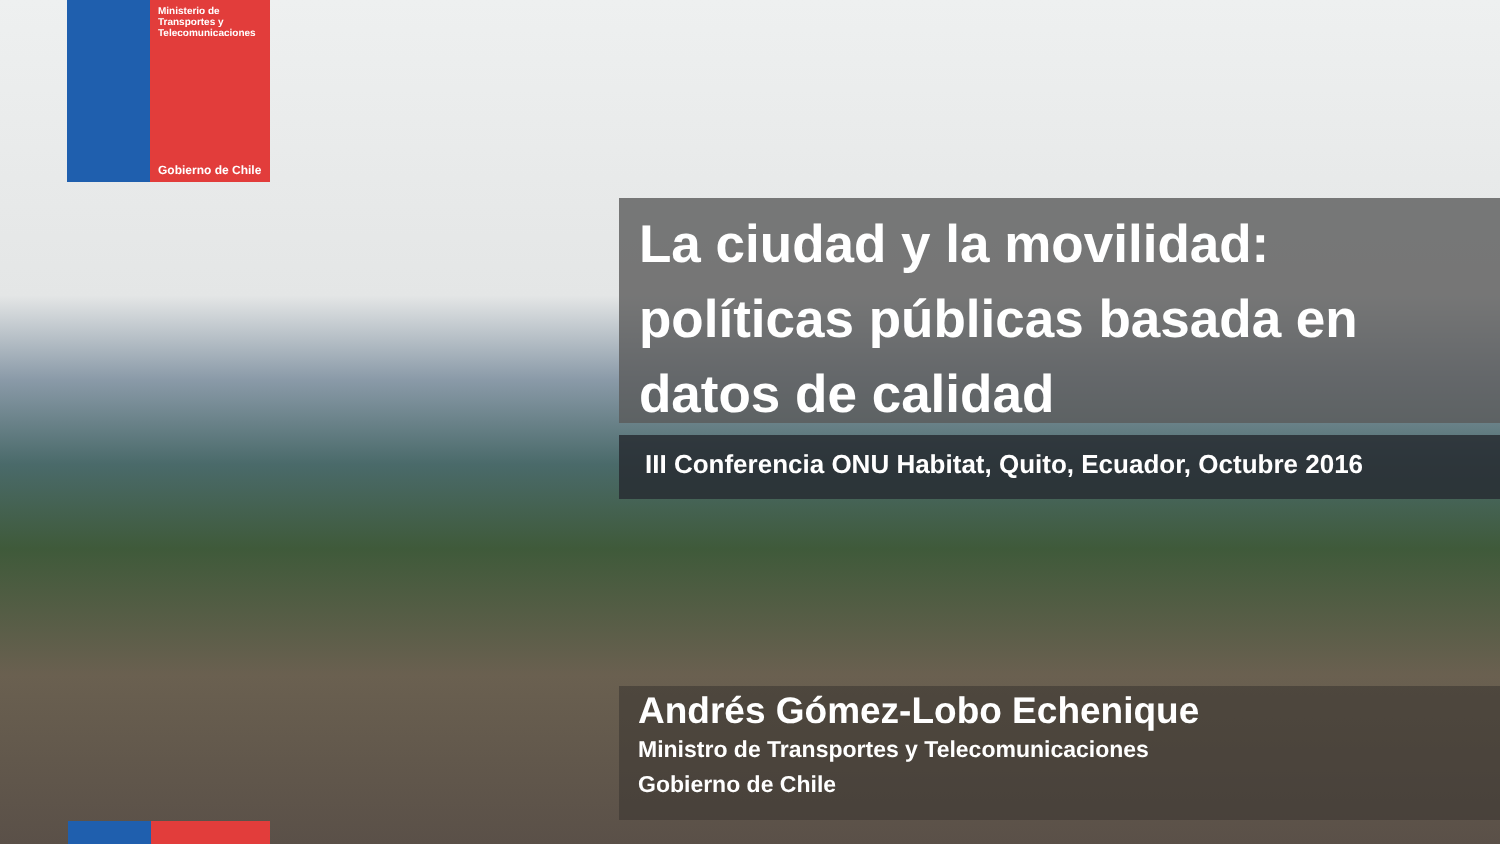Ministerio de
Transportes y
Telecomunicaciones
Gobierno de Chile
La ciudad y la movilidad: políticas públicas basada en datos de calidad
III Conferencia ONU Habitat, Quito, Ecuador, Octubre 2016
Andrés Gómez-Lobo Echenique
Ministro de Transportes y Telecomunicaciones
Gobierno de Chile